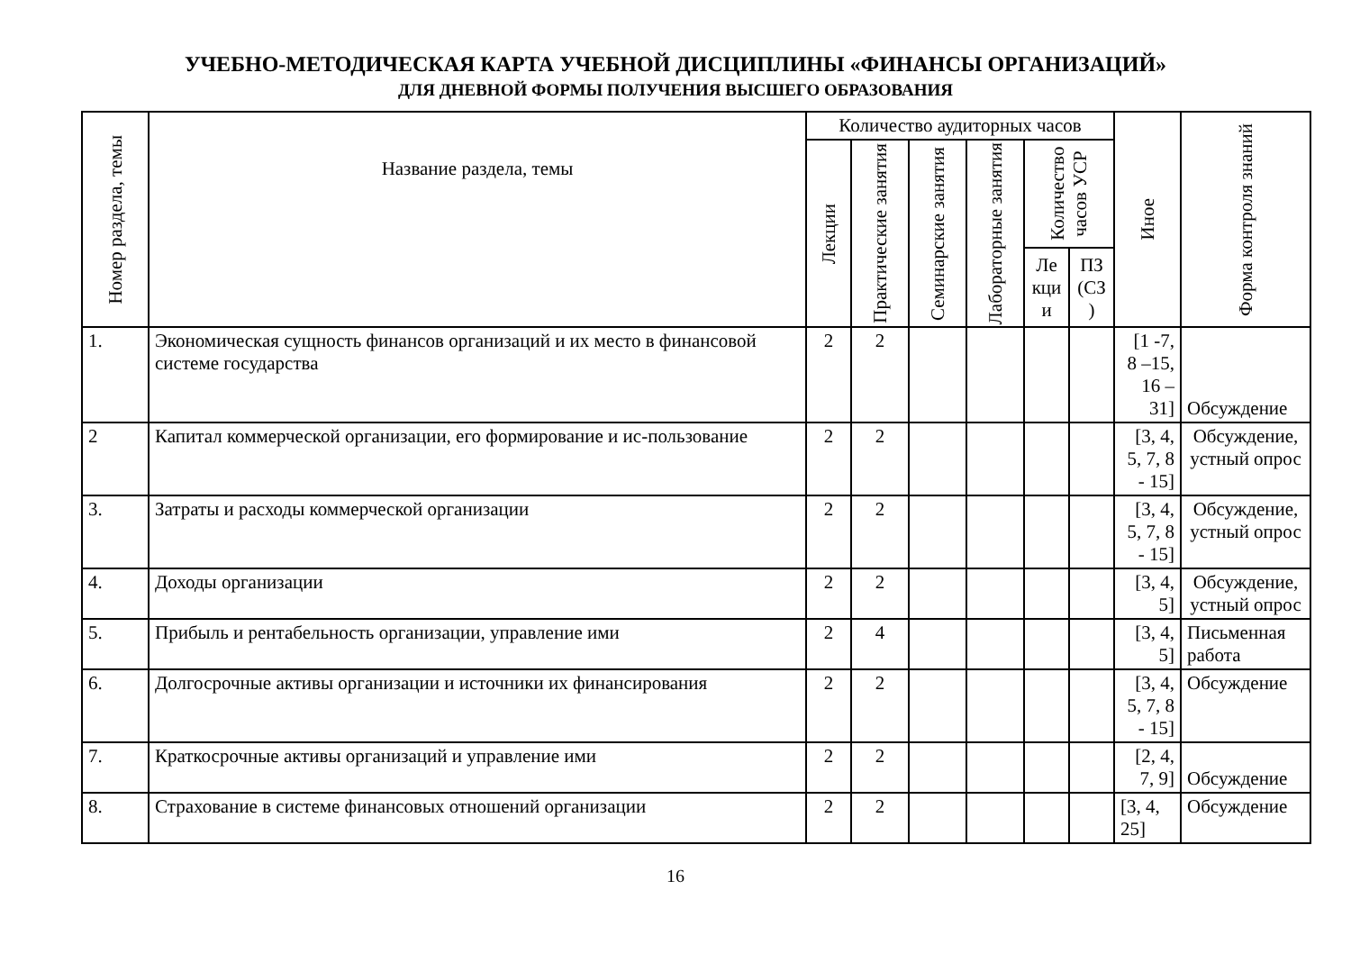УЧЕБНО-МЕТОДИЧЕСКАЯ КАРТА УЧЕБНОЙ ДИСЦИПЛИНЫ «ФИНАНСЫ ОРГАНИЗАЦИЙ»
ДЛЯ ДНЕВНОЙ ФОРМЫ ПОЛУЧЕНИЯ ВЫСШЕГО ОБРАЗОВАНИЯ
| Номер раздела, темы | Название раздела, темы | Количество аудиторных часов | | | | | | Иное | Форма контроля знаний |
| --- | --- | --- | --- | --- | --- | --- | --- | --- | --- |
| | | Лекции | Практические занятия | Семинарские занятия | Лабораторные занятия | Количество часов УСР | | | |
| | | | | | | Ле кци и | ПЗ (СЗ ) | | |
| 1. | Экономическая сущность финансов организаций и их место в финансовой системе государства | 2 | 2 | | | | | [1 -7, 8 –15, 16 – 31] | Обсуждение |
| 2 | Капитал коммерческой организации, его формирование и ис-пользование | 2 | 2 | | | | | [3, 4, 5, 7, 8 - 15] | Обсуждение, устный опрос |
| 3. | Затраты и расходы коммерческой организации | 2 | 2 | | | | | [3, 4, 5, 7, 8 - 15] | Обсуждение, устный опрос |
| 4. | Доходы организации | 2 | 2 | | | | | [3, 4, 5] | Обсуждение, устный опрос |
| 5. | Прибыль и рентабельность организации, управление ими | 2 | 4 | | | | | [3, 4, 5] | Письменная работа |
| 6. | Долгосрочные активы организации и источники их финансирования | 2 | 2 | | | | | [3, 4, 5, 7, 8 - 15] | Обсуждение |
| 7. | Краткосрочные активы организаций и управление ими | 2 | 2 | | | | | [2, 4, 7, 9] | Обсуждение |
| 8. | Страхование в системе финансовых отношений организации | 2 | 2 | | | | | [3, 4, 25] | Обсуждение |
16